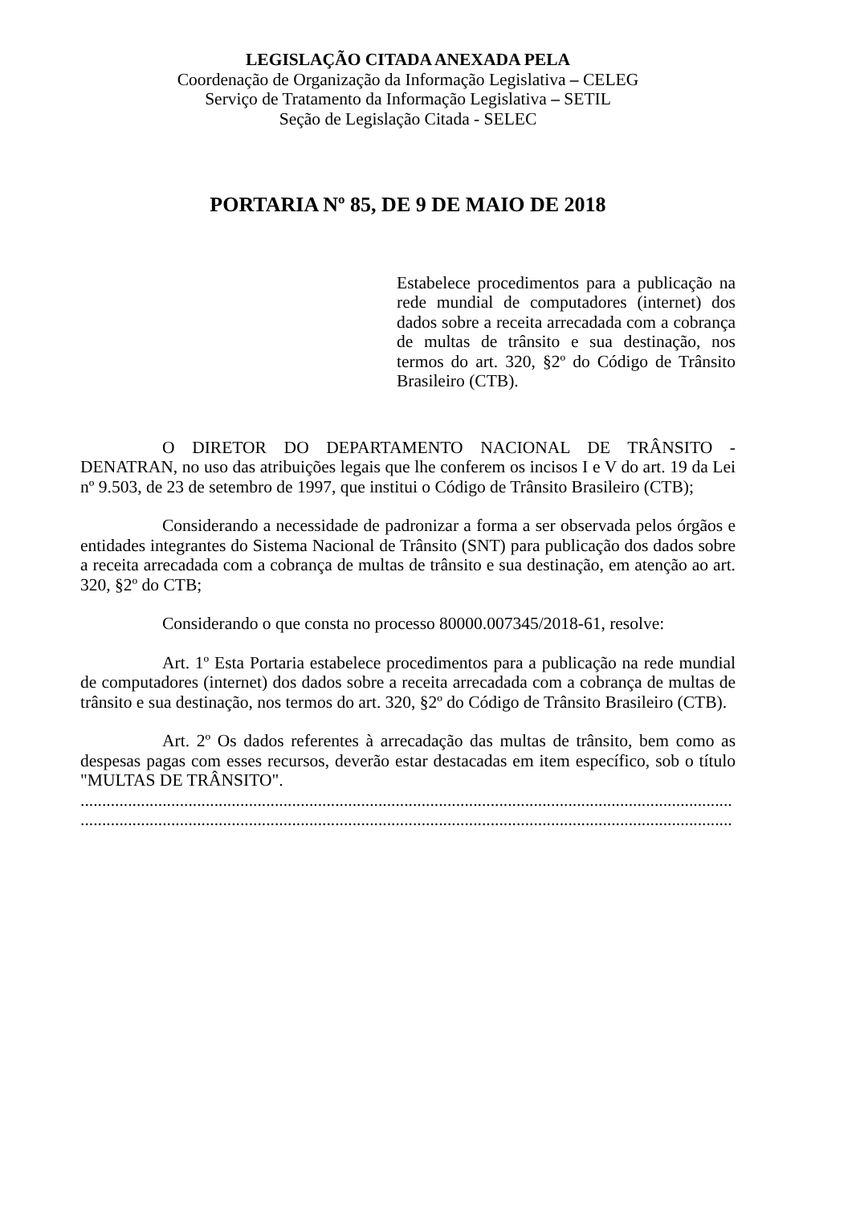LEGISLAÇÃO CITADA ANEXADA PELA
Coordenação de Organização da Informação Legislativa – CELEG
Serviço de Tratamento da Informação Legislativa – SETIL
Seção de Legislação Citada - SELEC
PORTARIA Nº 85, DE 9 DE MAIO DE 2018
Estabelece procedimentos para a publicação na rede mundial de computadores (internet) dos dados sobre a receita arrecadada com a cobrança de multas de trânsito e sua destinação, nos termos do art. 320, §2º do Código de Trânsito Brasileiro (CTB).
O DIRETOR DO DEPARTAMENTO NACIONAL DE TRÂNSITO - DENATRAN, no uso das atribuições legais que lhe conferem os incisos I e V do art. 19 da Lei nº 9.503, de 23 de setembro de 1997, que institui o Código de Trânsito Brasileiro (CTB);
Considerando a necessidade de padronizar a forma a ser observada pelos órgãos e entidades integrantes do Sistema Nacional de Trânsito (SNT) para publicação dos dados sobre a receita arrecadada com a cobrança de multas de trânsito e sua destinação, em atenção ao art. 320, §2º do CTB;
Considerando o que consta no processo 80000.007345/2018-61, resolve:
Art. 1º Esta Portaria estabelece procedimentos para a publicação na rede mundial de computadores (internet) dos dados sobre a receita arrecadada com a cobrança de multas de trânsito e sua destinação, nos termos do art. 320, §2º do Código de Trânsito Brasileiro (CTB).
Art. 2º Os dados referentes à arrecadação das multas de trânsito, bem como as despesas pagas com esses recursos, deverão estar destacadas em item específico, sob o título "MULTAS DE TRÂNSITO".
.......................................................................................................................................................
.......................................................................................................................................................